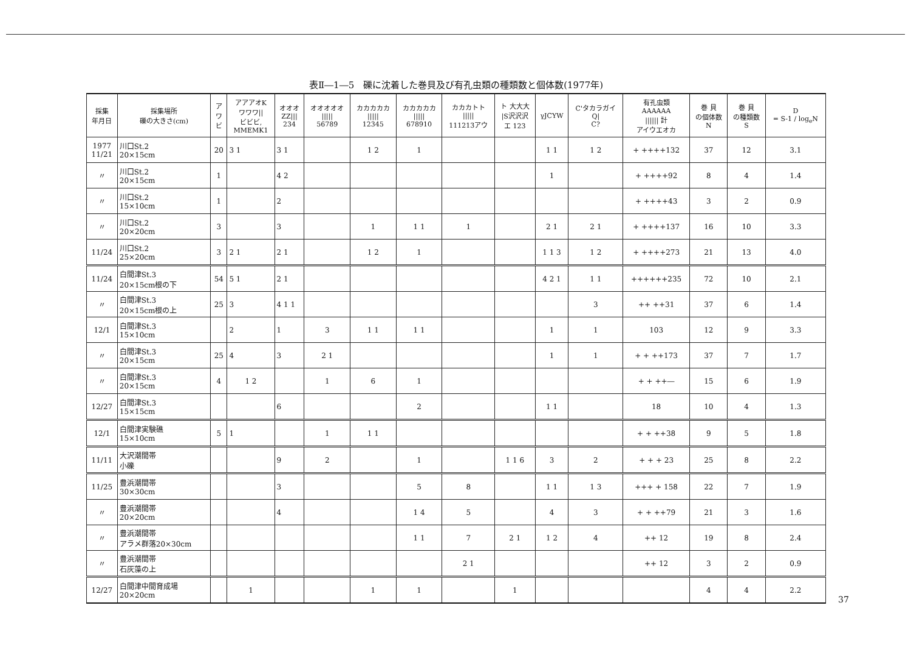表Ⅱ―1―5　礫に沈着した巻貝及び有孔虫類の種類数と個体数(1977年)
| 採集 年月日 | 採集場所 礫の大きさ(cm) | ア ワ ビ | アアアオK ワワワ// ビビビ, MMEMK1 | オオオ ZZ/// 234 | オオオオオ ///// 56789 | カカカカカ ///// 12345 | カカカカカ ///// 678910 | カカカトト ///// 111213アウ | ト 大大大 /S沢沢沢 エ 123 | γJCYW | C'タカラガイ Q/ C? | 有孔虫類 AAAAAA ////// 計 アイウエオカ | 巻 貝 の個体数 N | 巻 貝 の種類数 S | D = S-1 / log<sub>e</sub>N |
| --- | --- | --- | --- | --- | --- | --- | --- | --- | --- | --- | --- | --- | --- | --- | --- |
| 1977 11/21 | 川口St.2 20×15cm | 20 | 3 1 | 3 1 | | 1 2 | 1 | | | 1 1 | 1 2 | + ++++132 | 37 | 12 | 3.1 |
| 〃 | 川口St.2 20×15cm | 1 | | 4 2 | | | | | | 1 | | + ++++92 | 8 | 4 | 1.4 |
| 〃 | 川口St.2 15×10cm | 1 | | 2 | | | | | | | | + ++++43 | 3 | 2 | 0.9 |
| 〃 | 川口St.2 20×20cm | 3 | | 3 | | 1 | 1 1 | 1 | | 2 1 | 2 1 | + ++++137 | 16 | 10 | 3.3 |
| 11/24 | 川口St.2 25×20cm | 3 | 2 1 | 2 1 | | 1 2 | 1 | | | 1 1 3 | 1 2 | + ++++273 | 21 | 13 | 4.0 |
| 11/24 | 白間津St.3 20×15cm根の下 | 54 | 5 1 | 2 1 | | | | | | 4 2 1 | 1 1 | ++++++235 | 72 | 10 | 2.1 |
| 〃 | 白間津St.3 20×15cm根の上 | 25 | 3 | 4 1 1 | | | | | | | 3 | ++ ++31 | 37 | 6 | 1.4 |
| 12/1 | 白間津St.3 15×10cm | | 2 | 1 | 3 | 1 1 | 1 1 | | | 1 | 1 | 103 | 12 | 9 | 3.3 |
| 〃 | 白間津St.3 20×15cm | 25 | 4 | 3 | 2 1 | | | | | 1 | 1 | + + ++173 | 37 | 7 | 1.7 |
| 〃 | 白間津St.3 20×15cm | 4 | 1 2 | | 1 | 6 | 1 | | | | | + + ++― | 15 | 6 | 1.9 |
| 12/27 | 白間津St.3 15×15cm | | | 6 | | | 2 | | | 1 1 | | 18 | 10 | 4 | 1.3 |
| 12/1 | 白間津実験礁 15×10cm | 5 | 1 | | 1 | 1 1 | | | | | | + + ++38 | 9 | 5 | 1.8 |
| 11/11 | 大沢潮間帯 小礫 | | | 9 | 2 | | 1 | | 1 1 6 | 3 | 2 | + + + 23 | 25 | 8 | 2.2 |
| 11/25 | 豊浜潮間帯 30×30cm | | | 3 | | | 5 | 8 | | 1 1 | 1 3 | +++ + 158 | 22 | 7 | 1.9 |
| 〃 | 豊浜潮間帯 20×20cm | | | 4 | | | 1 4 | 5 | | 4 | 3 | + + ++79 | 21 | 3 | 1.6 |
| 〃 | 豊浜潮間帯 アラメ群落20×30cm | | | | | | 1 1 | 7 | 2 1 | 1 2 | 4 | ++ 12 | 19 | 8 | 2.4 |
| 〃 | 豊浜潮間帯 石灰藻の上 | | | | | | | 2 1 | | | | ++ 12 | 3 | 2 | 0.9 |
| 12/27 | 白間津中間育成場 20×20cm | | 1 | | | 1 | 1 | | 1 | | | | 4 | 4 | 2.2 |
37